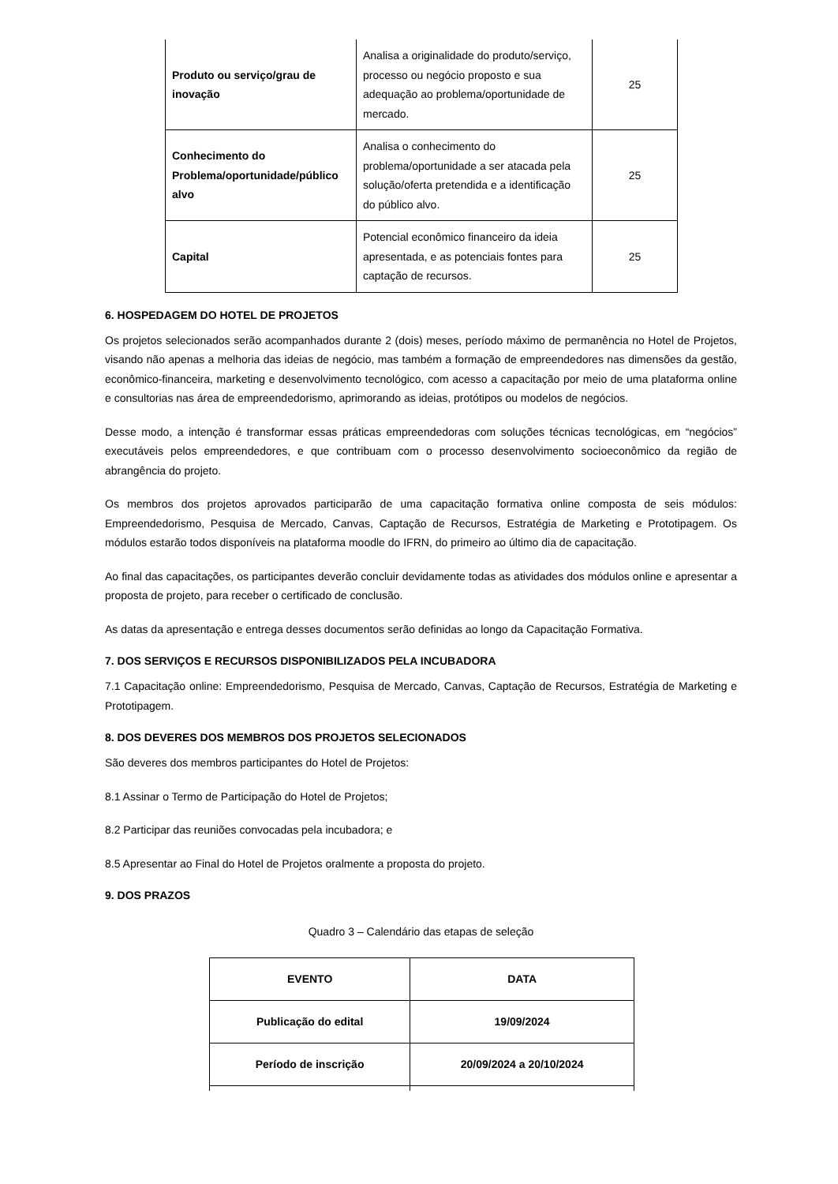| Produto ou serviço/grau de inovação | Analisa a originalidade do produto/serviço, processo ou negócio proposto e sua adequação ao problema/oportunidade de mercado. | 25 |
| Conhecimento do Problema/oportunidade/público alvo | Analisa o conhecimento do problema/oportunidade a ser atacada pela solução/oferta pretendida e a identificação do público alvo. | 25 |
| Capital | Potencial econômico financeiro da ideia apresentada, e as potenciais fontes para captação de recursos. | 25 |
6. HOSPEDAGEM DO HOTEL DE PROJETOS
Os projetos selecionados serão acompanhados durante 2 (dois) meses, período máximo de permanência no Hotel de Projetos, visando não apenas a melhoria das ideias de negócio, mas também a formação de empreendedores nas dimensões da gestão, econômico-financeira, marketing e desenvolvimento tecnológico, com acesso a capacitação por meio de uma plataforma online e consultorias nas área de empreendedorismo, aprimorando as ideias, protótipos ou modelos de negócios.
Desse modo, a intenção é transformar essas práticas empreendedoras com soluções técnicas tecnológicas, em “negócios” executáveis pelos empreendedores, e que contribuam com o processo desenvolvimento socioeconômico da região de abrangência do projeto.
Os membros dos projetos aprovados participarão de uma capacitação formativa online composta de seis módulos: Empreendedorismo, Pesquisa de Mercado, Canvas, Captação de Recursos, Estratégia de Marketing e Prototipagem. Os módulos estarão todos disponíveis na plataforma moodle do IFRN, do primeiro ao último dia de capacitação.
Ao final das capacitações, os participantes deverão concluir devidamente todas as atividades dos módulos online e apresentar a proposta de projeto, para receber o certificado de conclusão.
As datas da apresentação e entrega desses documentos serão definidas ao longo da Capacitação Formativa.
7. DOS SERVIÇOS E RECURSOS DISPONIBILIZADOS PELA INCUBADORA
7.1 Capacitação online: Empreendedorismo, Pesquisa de Mercado, Canvas, Captação de Recursos, Estratégia de Marketing e Prototipagem.
8. DOS DEVERES DOS MEMBROS DOS PROJETOS SELECIONADOS
São deveres dos membros participantes do Hotel de Projetos:
8.1 Assinar o Termo de Participação do Hotel de Projetos;
8.2 Participar das reuniões convocadas pela incubadora; e
8.5 Apresentar ao Final do Hotel de Projetos oralmente a proposta do projeto.
9. DOS PRAZOS
Quadro 3 – Calendário das etapas de seleção
| EVENTO | DATA |
| --- | --- |
| Publicação do edital | 19/09/2024 |
| Período de inscrição | 20/09/2024 a 20/10/2024 |